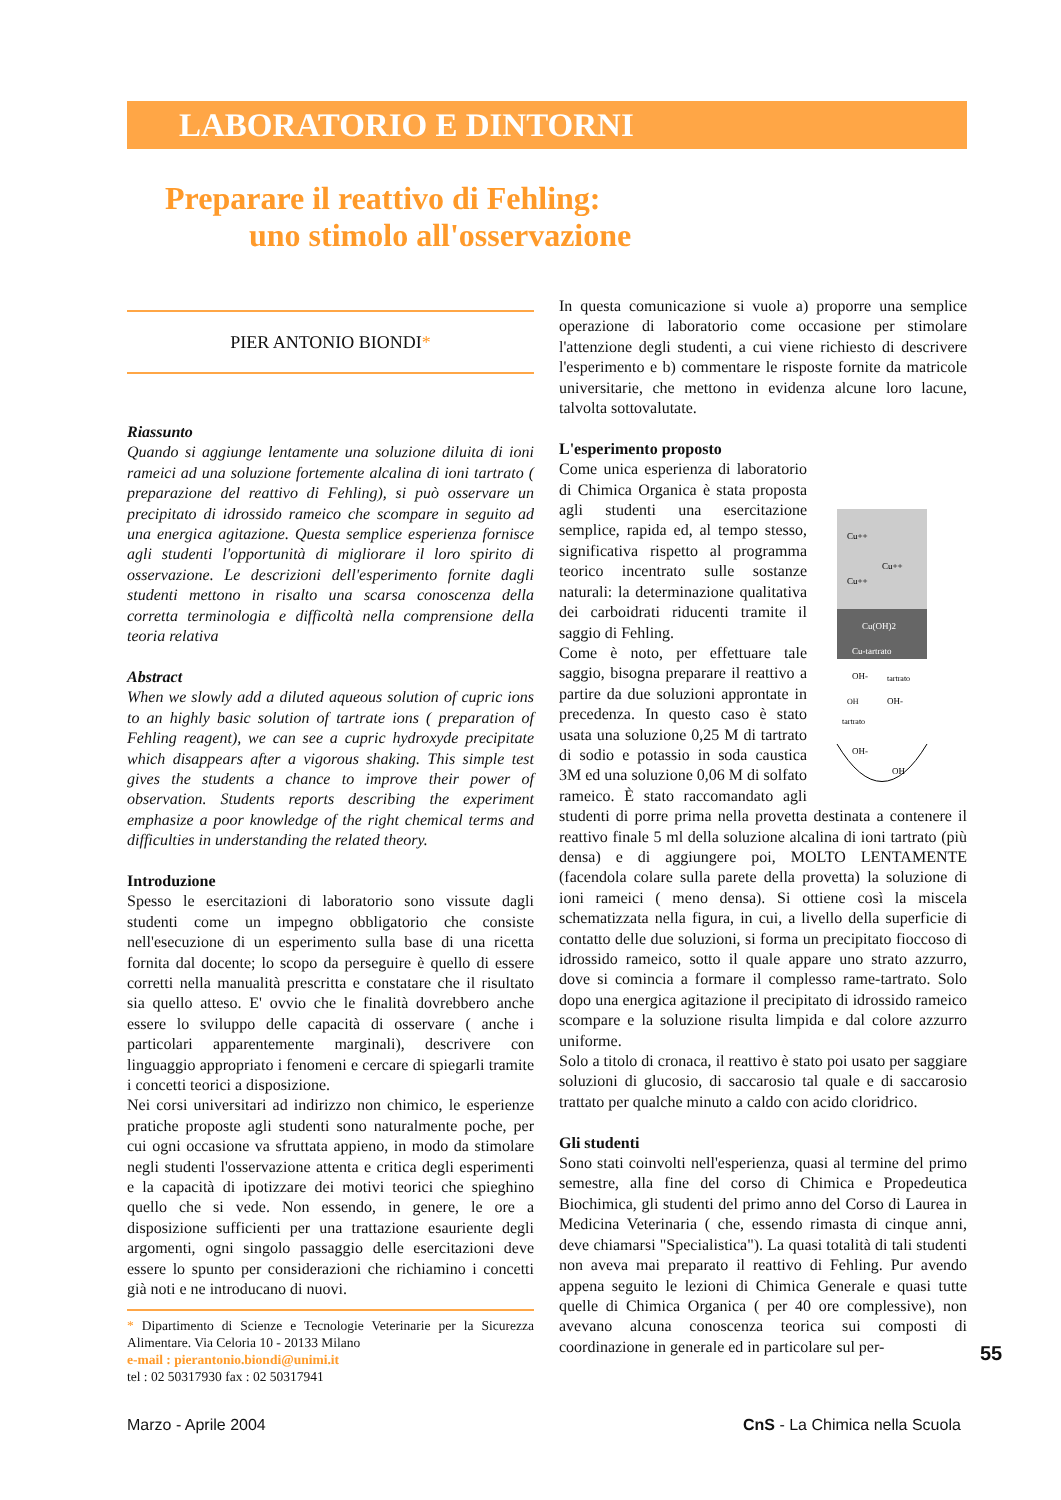LABORATORIO E DINTORNI
Preparare il reattivo di Fehling:
uno stimolo all'osservazione
PIER ANTONIO BIONDI*
Riassunto
Quando si aggiunge lentamente una soluzione diluita di ioni rameici ad una soluzione fortemente alcalina di ioni tartrato ( preparazione del reattivo di Fehling), si può osservare un precipitato di idrossido rameico che scompare in seguito ad una energica agitazione. Questa semplice esperienza fornisce agli studenti l'opportunità di migliorare il loro spirito di osservazione. Le descrizioni dell'esperimento fornite dagli studenti mettono in risalto una scarsa conoscenza della corretta terminologia e difficoltà nella comprensione della teoria relativa
Abstract
When we slowly add a diluted aqueous solution of cupric ions to an highly basic solution of tartrate ions ( preparation of Fehling reagent), we can see a cupric hydroxyde precipitate which disappears after a vigorous shaking. This simple test gives the students a chance to improve their power of observation. Students reports describing the experiment emphasize a poor knowledge of the right chemical terms and difficulties in understanding the related theory.
Introduzione
Spesso le esercitazioni di laboratorio sono vissute dagli studenti come un impegno obbligatorio che consiste nell'esecuzione di un esperimento sulla base di una ricetta fornita dal docente; lo scopo da perseguire è quello di essere corretti nella manualità prescritta e constatare che il risultato sia quello atteso. E' ovvio che le finalità dovrebbero anche essere lo sviluppo delle capacità di osservare ( anche i particolari apparentemente marginali), descrivere con linguaggio appropriato i fenomeni e cercare di spiegarli tramite i concetti teorici a disposizione.
Nei corsi universitari ad indirizzo non chimico, le esperienze pratiche proposte agli studenti sono naturalmente poche, per cui ogni occasione va sfruttata appieno, in modo da stimolare negli studenti l'osservazione attenta e critica degli esperimenti e la capacità di ipotizzare dei motivi teorici che spieghino quello che si vede. Non essendo, in genere, le ore a disposizione sufficienti per una trattazione esauriente degli argomenti, ogni singolo passaggio delle esercitazioni deve essere lo spunto per considerazioni che richiamino i concetti già noti e ne introducano di nuovi.
* Dipartimento di Scienze e Tecnologie Veterinarie per la Sicurezza Alimentare. Via Celoria 10 - 20133 Milano
e-mail : pierantonio.biondi@unimi.it
tel : 02 50317930 fax : 02 50317941
In questa comunicazione si vuole a) proporre una semplice operazione di laboratorio come occasione per stimolare l'attenzione degli studenti, a cui viene richiesto di descrivere l'esperimento e b) commentare le risposte fornite da matricole universitarie, che mettono in evidenza alcune loro lacune, talvolta sottovalutate.
L'esperimento proposto
Cu++
Cu++
Cu++
Cu(OH)2
Cu-tartrato
OH-
tartrato
OH
OH-
tartrato
OH-
OH
Come unica esperienza di laboratorio di Chimica Organica è stata proposta agli studenti una esercitazione semplice, rapida ed, al tempo stesso, significativa rispetto al programma teorico incentrato sulle sostanze naturali: la determinazione qualitativa dei carboidrati riducenti tramite il saggio di Fehling.
Come è noto, per effettuare tale saggio, bisogna preparare il reattivo a partire da due soluzioni approntate in precedenza. In questo caso è stato usata una soluzione 0,25 M di tartrato di sodio e potassio in soda caustica 3M ed una soluzione 0,06 M di solfato rameico. È stato raccomandato agli studenti di porre prima nella provetta destinata a contenere il reattivo finale 5 ml della soluzione alcalina di ioni tartrato (più densa) e di aggiungere poi, MOLTO LENTAMENTE (facendola colare sulla parete della provetta) la soluzione di ioni rameici ( meno densa). Si ottiene così la miscela schematizzata nella figura, in cui, a livello della superficie di contatto delle due soluzioni, si forma un precipitato fioccoso di idrossido rameico, sotto il quale appare uno strato azzurro, dove si comincia a formare il complesso rame-tartrato. Solo dopo una energica agitazione il precipitato di idrossido rameico scompare e la soluzione risulta limpida e dal colore azzurro uniforme.
Solo a titolo di cronaca, il reattivo è stato poi usato per saggiare soluzioni di glucosio, di saccarosio tal quale e di saccarosio trattato per qualche minuto a caldo con acido cloridrico.
Gli studenti
Sono stati coinvolti nell'esperienza, quasi al termine del primo semestre, alla fine del corso di Chimica e Propedeutica Biochimica, gli studenti del primo anno del Corso di Laurea in Medicina Veterinaria ( che, essendo rimasta di cinque anni, deve chiamarsi "Specialistica"). La quasi totalità di tali studenti non aveva mai preparato il reattivo di Fehling. Pur avendo appena seguito le lezioni di Chimica Generale e quasi tutte quelle di Chimica Organica ( per 40 ore complessive), non avevano alcuna conoscenza teorica sui composti di coordinazione in generale ed in particolare sul per-
55
Marzo - Aprile 2004 CnS - La Chimica nella Scuola